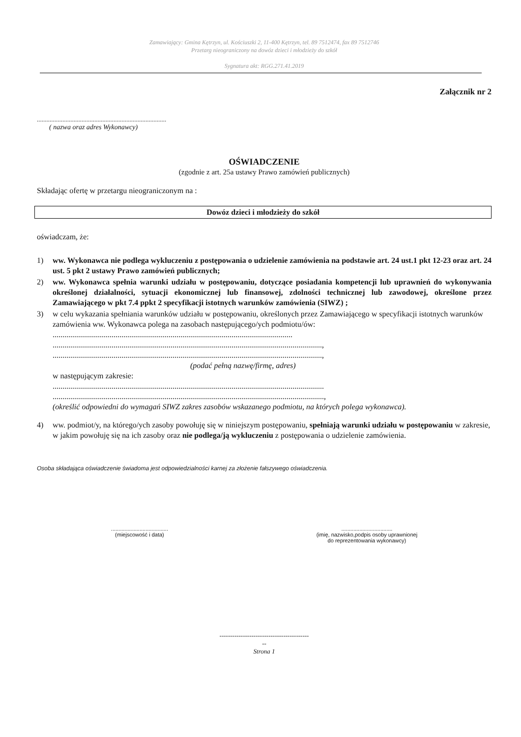Zamawiający: Gmina Kętrzyn, ul. Kościuszki 2, 11-400 Kętrzyn, tel. 89 7512474, fax 89 7512746
Przetarg nieograniczony na dowóz dzieci i młodzieży do szkół
Sygnatura akt: RGG.271.41.2019
Załącznik nr 2
.................................................................................
( nazwa oraz adres Wykonawcy)
OŚWIADCZENIE
(zgodnie z art. 25a ustawy Prawo zamówień publicznych)
Składając ofertę w przetargu nieograniczonym na :
Dowóz dzieci i młodzieży do szkół
oświadczam, że:
1) ww. Wykonawca nie podlega wykluczeniu z postępowania o udzielenie zamówienia na podstawie art. 24 ust.1 pkt 12-23 oraz art. 24 ust. 5 pkt 2 ustawy Prawo zamówień publicznych;
2) ww. Wykonawca spełnia warunki udziału w postępowaniu, dotyczące posiadania kompetencji lub uprawnień do wykonywania określonej działalności, sytuacji ekonomicznej lub finansowej, zdolności technicznej lub zawodowej, określone przez Zamawiającego w pkt 7.4 ppkt 2 specyfikacji istotnych warunków zamówienia (SIWZ) ;
3) w celu wykazania spełniania warunków udziału w postępowaniu, określonych przez Zamawiającego w specyfikacji istotnych warunków zamówienia ww. Wykonawca polega na zasobach następującego/ych podmiotu/ów:
..........................................................................................................................
.........................................................................................................................................,
.........................................................................................................................................,
(podać pełną nazwę/firmę, adres)
w następującym zakresie:
..........................................................................................................................................
..........................................................................................................................................,
(określić odpowiedni do wymagań SIWZ zakres zasobów wskazanego podmiotu, na których polega wykonawca).
4) ww. podmiot/y, na którego/ych zasoby powołuję się w niniejszym postępowaniu, spełniają warunki udziału w postępowaniu w zakresie, w jakim powołuję się na ich zasoby oraz nie podlega/ją wykluczeniu z postępowania o udzielenie zamówienia.
Osoba składająca oświadczenie świadoma jest odpowiedzialności karnej za złożenie fałszywego oświadczenia.
......................................
(miejscowość i data)
..................................
(imię, nazwisko,podpis osoby uprawnionej
do reprezentowania wykonawcy)
------------------------------------------
--
Strona 1